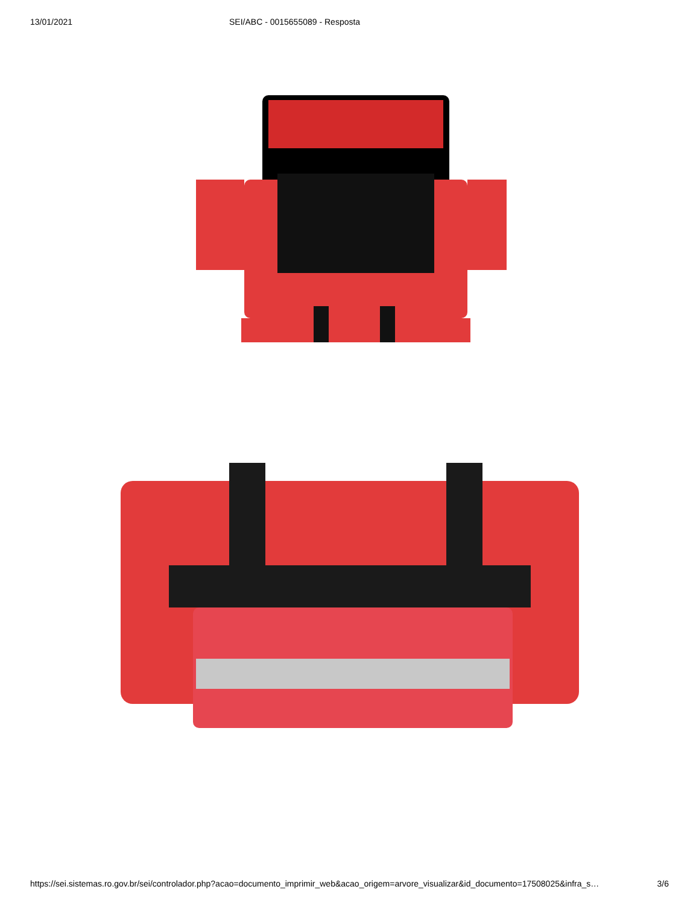13/01/2021 SEI/ABC - 0015655089 - Resposta
https://sei.sistemas.ro.gov.br/sei/controlador.php?acao=documento_imprimir_web&acao_origem=arvore_visualizar&id_documento=17508025&infra_s…
3/6